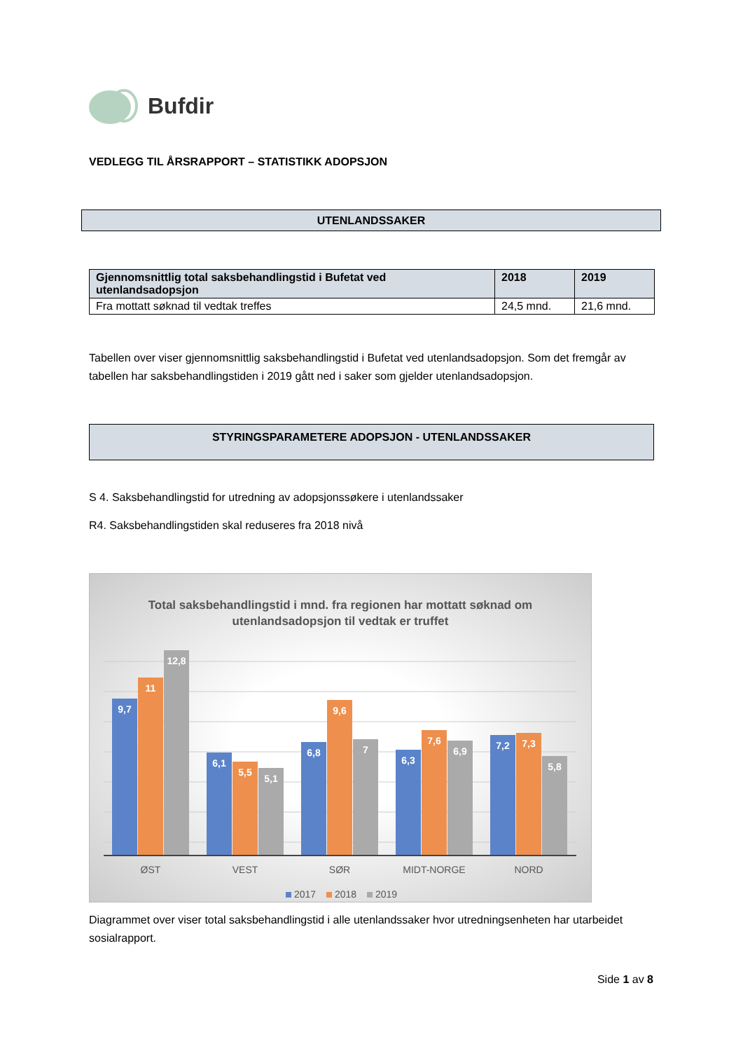Bufdir
VEDLEGG TIL ÅRSRAPPORT – STATISTIKK ADOPSJON
UTENLANDSSAKER
| Gjennomsnittlig total saksbehandlingstid i Bufetat ved utenlandsadopsjon | 2018 | 2019 |
| --- | --- | --- |
| Fra mottatt søknad til vedtak treffes | 24,5 mnd. | 21,6 mnd. |
Tabellen over viser gjennomsnittlig saksbehandlingstid i Bufetat ved utenlandsadopsjon. Som det fremgår av tabellen har saksbehandlingstiden i 2019 gått ned i saker som gjelder utenlandsadopsjon.
STYRINGSPARAMETERE ADOPSJON - UTENLANDSSAKER
S 4. Saksbehandlingstid for utredning av adopsjonssøkere i utenlandssaker
R4. Saksbehandlingstiden skal reduseres fra 2018 nivå
Total saksbehandlingstid i mnd. fra regionen har mottatt søknad om
utenlandsadopsjon til vedtak er truffet
9,7
11
12,8
6,1
5,5
5,1
6,8
9,6
7
6,3
7,6
6,9
7,2
7,3
5,8
ØST
VEST
SØR
MIDT-NORGE
NORD
2017
2018
2019
Diagrammet over viser total saksbehandlingstid i alle utenlandssaker hvor utredningsenheten har utarbeidet sosialrapport.
Side 1 av 8